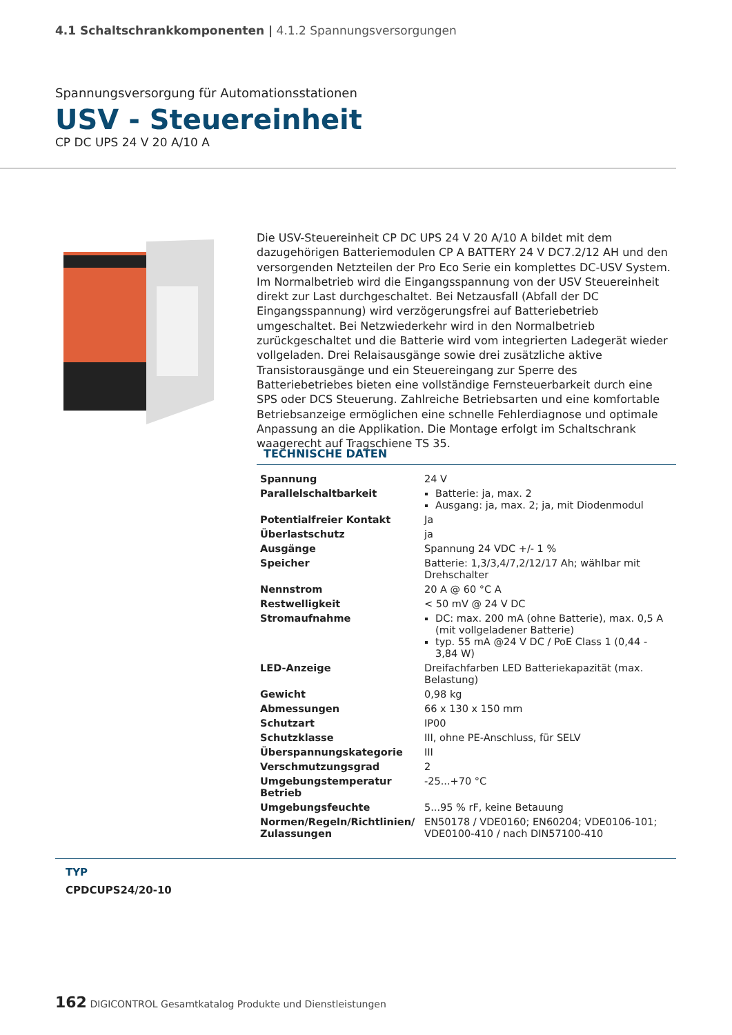4.1 Schaltschrankkomponenten | 4.1.2 Spannungsversorgungen
Spannungsversorgung für Automationsstationen
USV - Steuereinheit
CP DC UPS 24 V 20 A/10 A
Die USV-Steuereinheit CP DC UPS 24 V 20 A/10 A bildet mit dem dazugehörigen Batteriemodulen CP A BATTERY 24 V DC7.2/12 AH und den versorgenden Netzteilen der Pro Eco Serie ein komplettes DC-USV System. Im Normalbetrieb wird die Eingangsspannung von der USV Steuereinheit direkt zur Last durchgeschaltet. Bei Netzausfall (Abfall der DC Eingangsspannung) wird verzögerungsfrei auf Batteriebetrieb umgeschaltet. Bei Netzwiederkehr wird in den Normalbetrieb zurückgeschaltet und die Batterie wird vom integrierten Ladegerät wieder vollgeladen. Drei Relaisausgänge sowie drei zusätzliche aktive Transistorausgänge und ein Steuereingang zur Sperre des Batteriebetriebes bieten eine vollständige Fernsteuerbarkeit durch eine SPS oder DCS Steuerung. Zahlreiche Betriebsarten und eine komfortable Betriebsanzeige ermöglichen eine schnelle Fehlerdiagnose und optimale Anpassung an die Applikation. Die Montage erfolgt im Schaltschrank waagerecht auf Tragschiene TS 35.
TECHNISCHE DATEN
| Spannung | 24 V |
| Parallelschaltbarkeit | Batterie: ja, max. 2 Ausgang: ja, max. 2; ja, mit Diodenmodul |
| Potentialfreier Kontakt | Ja |
| Überlastschutz | ja |
| Ausgänge | Spannung 24 VDC +/- 1 % |
| Speicher | Batterie: 1,3/3,4/7,2/12/17 Ah; wählbar mit Drehschalter |
| Nennstrom | 20 A @ 60 °C A |
| Restwelligkeit | < 50 mV @ 24 V DC |
| Stromaufnahme | DC: max. 200 mA (ohne Batterie), max. 0,5 A (mit vollgeladener Batterie) typ. 55 mA @24 V DC / PoE Class 1 (0,44 - 3,84 W) |
| LED-Anzeige | Dreifachfarben LED Batteriekapazität (max. Belastung) |
| Gewicht | 0,98 kg |
| Abmessungen | 66 x 130 x 150 mm |
| Schutzart | IP00 |
| Schutzklasse | III, ohne PE-Anschluss, für SELV |
| Überspannungskategorie | III |
| Verschmutzungsgrad | 2 |
| Umgebungstemperatur Betrieb | -25...+70 °C |
| Umgebungsfeuchte | 5...95 % rF, keine Betauung |
| Normen/Regeln/Richtlinien/ Zulassungen | EN50178 / VDE0160; EN60204; VDE0106-101; VDE0100-410 / nach DIN57100-410 |
TYP
CPDCUPS24/20-10
162 DIGICONTROL Gesamtkatalog Produkte und Dienstleistungen